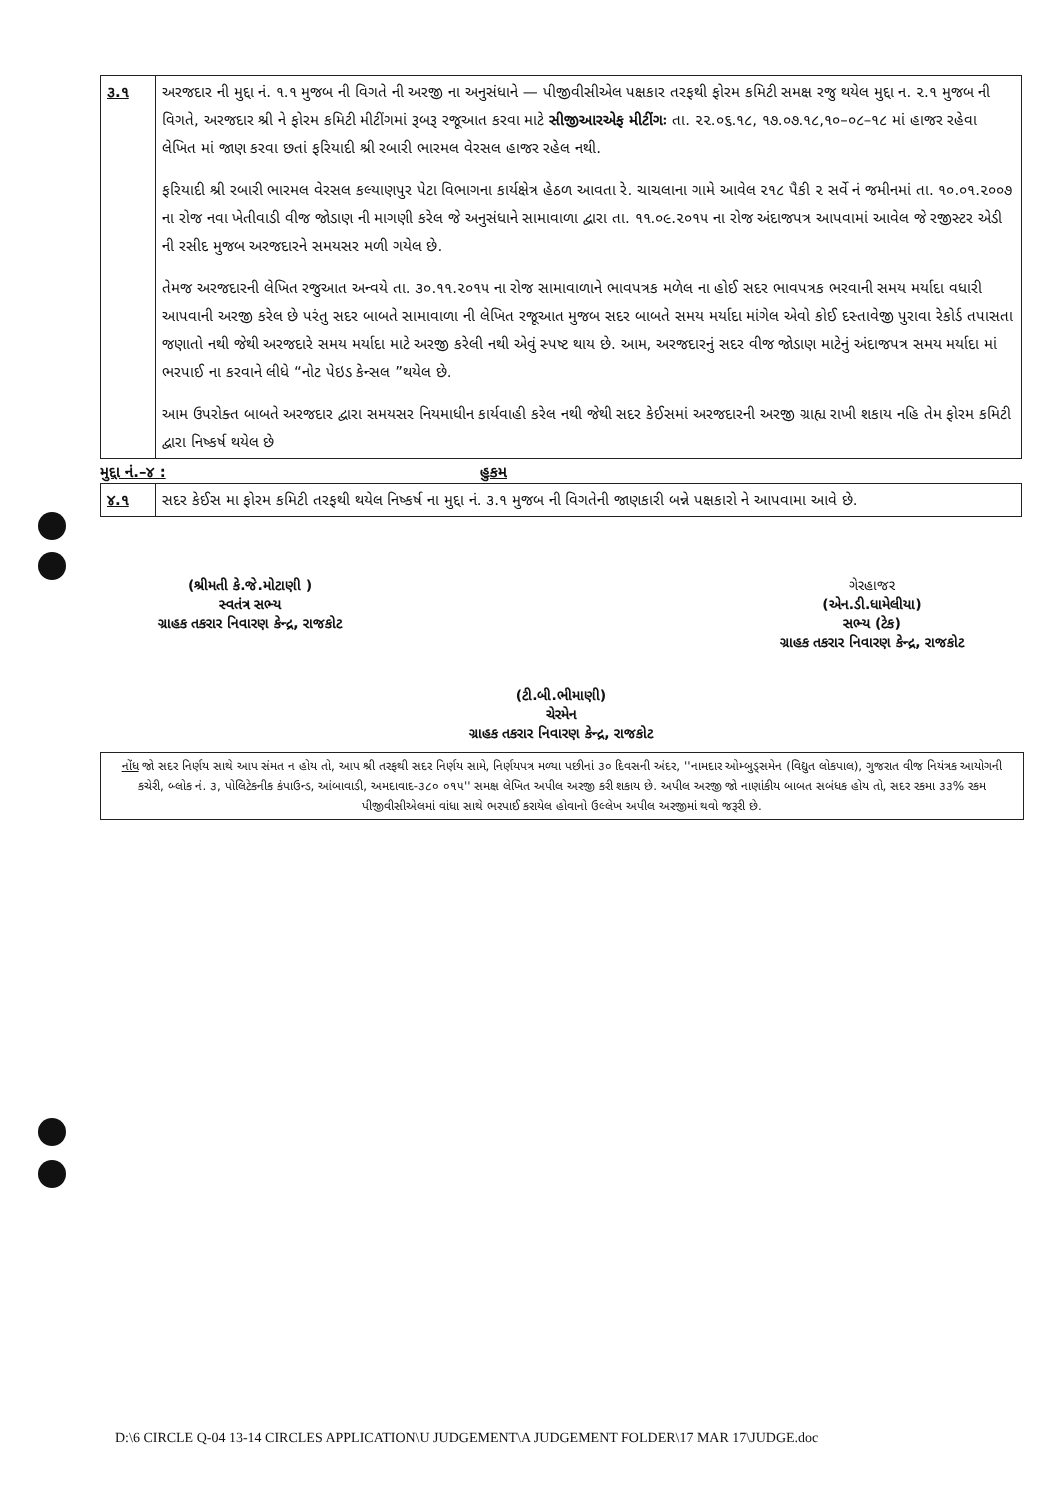| ૩.૧ | અરજદાર ની મુદ્દા નં. ૧.૧ મુજબ ની વિગતે ની અરજી ના અનુસંધાને — પીજીવીસીએલ પક્ષકાર તરફથી ફોરમ કમિટી સમક્ષ રજુ થયેલ મુદ્દા ન. ૨.૧ મુજબ ની વિગતે, અરજદાર શ્રી ને ફોરમ કમિટી મીટીંગમાં રૂબરૂ રજૂઆત કરવા માટે સીજીઆરએફ મીટીંગઃ તા. ૨૨.૦૬.૧૮, ૧૭.૦૭.૧૮,૧૦–૦૮–૧૮ માં હાજર રહેવા લેખિત માં જાણ કરવા છતાં ફરિયાદી શ્રી રબારી ભારમલ વેરસલ હાજર રહેલ નથી. ફરિયાદી શ્રી રબારી ભારમલ વેરસલ કલ્યાણપુર પેટા વિભાગના કાર્યક્ષેત્ર હેઠળ આવતા રે. ચાચલાના ગામે આવેલ ૨૧૮ પૈકી ૨ સર્વે નં જમીનમાં તા. ૧૦.૦૧.૨૦૦૭ ના રોજ નવા ખેતીવાડી વીજ જોડાણ ની માગણી કરેલ જે અનુસંધાને સામાવાળા દ્વારા તા. ૧૧.૦૯.૨૦૧૫ ના રોજ અંદાજપત્ર આપવામાં આવેલ જે રજીસ્ટર એડી ની રસીદ મુજબ અરજદારને સમયસર મળી ગયેલ છે. તેમજ અરજદારની લેખિત રજુઆત અન્વયે તા. ૩૦.૧૧.૨૦૧૫ ના રોજ સામાવાળાને ભાવપત્રક મળેલ ના હોઈ સદર ભાવપત્રક ભરવાની સમય મર્યાદા વધારી આપવાની અરજી કરેલ છે પરંતુ સદર બાબતે સામાવાળા ની લેખિત રજૂઆત મુજબ સદર બાબતે સમય મર્યાદા માંગેલ એવો કોઈ દસ્તાવેજી પુરાવા રેકોર્ડ તપાસતા જણાતો નથી જેથી અરજદારે સમય મર્યાદા માટે અરજી કરેલી નથી એવું સ્પષ્ટ થાય છે. આમ, અરજદારનું સદર વીજ જોડાણ માટેનું અંદાજપત્ર સમય મર્યાદા માં ભરપાઈ ના કરવાને લીધે “નોટ પેઇડ કેન્સલ ”થયેલ છે. આમ ઉપરોક્ત બાબતે અરજદાર દ્વારા સમયસર નિયમાધીન કાર્યવાહી કરેલ નથી જેથી સદર કેઈસમાં અરજદારની અરજી ગ્રાહ્ય રાખી શકાય નહિ તેમ ફોરમ કમિટી દ્વારા નિષ્કર્ષ થયેલ છે |
મુદ્દા નં.–૪ : હુકમ
| ૪.૧ | સદર કેઈસ મા ફોરમ કમિટી તરફથી થયેલ નિષ્કર્ષ ના મુદ્દા નં. ૩.૧ મુજબ ની વિગતેની જાણકારી બન્ને પક્ષકારો ને આપવામા આવે છે. |
(શ્રીમતી કે.જે.મોટાણી )
સ્વતંત્ર સભ્ય
ગ્રાહક તકરાર નિવારણ કેન્દ્ર, રાજકોટ
(ટી.બી.ભીમાણી)
ચેરમેન
ગ્રાહક તકરાર નિવારણ કેન્દ્ર, રાજકોટ
ગેરહાજર
(એન.ડી.ધામેલીયા)
સભ્ય (ટેક)
ગ્રાહક તકરાર નિવારણ કેન્દ્ર, રાજકોટ
નોંધ જો સદર નિર્ણય સાથે આપ સંમત ન હોય તો, આપ શ્રી તરફથી સદર નિર્ણય સામે, નિર્ણયપત્ર મળ્યા પછીનાં ૩૦ દિવસની અંદર, ''નામદાર ઓમ્બુડ્સમેન (વિદ્યુત લોકપાલ), ગુજરાત વીજ નિયંત્રક આયોગની કચેરી, બ્લોક નં. ૩, પોલિટેકનીક કંપાઉન્ડ, આંબાવાડી, અમદાવાદ-૩૮૦ ૦૧૫'' સમક્ષ લેખિત અપીલ અરજી કરી શકાય છે. અપીલ અરજી જો નાણાંકીય બાબત સબંધક હોય તો, સદર રકમા ૩૩% રકમ પીજીવીસીએલમાં વાંધા સાથે ભરપાઈ કરાયેલ હોવાનો ઉલ્લેખ અપીલ અરજીમાં થવો જરૂરી છે.
D:\6 CIRCLE Q-04 13-14 CIRCLES APPLICATION\U JUDGEMENT\A JUDGEMENT FOLDER\17 MAR 17\JUDGE.doc